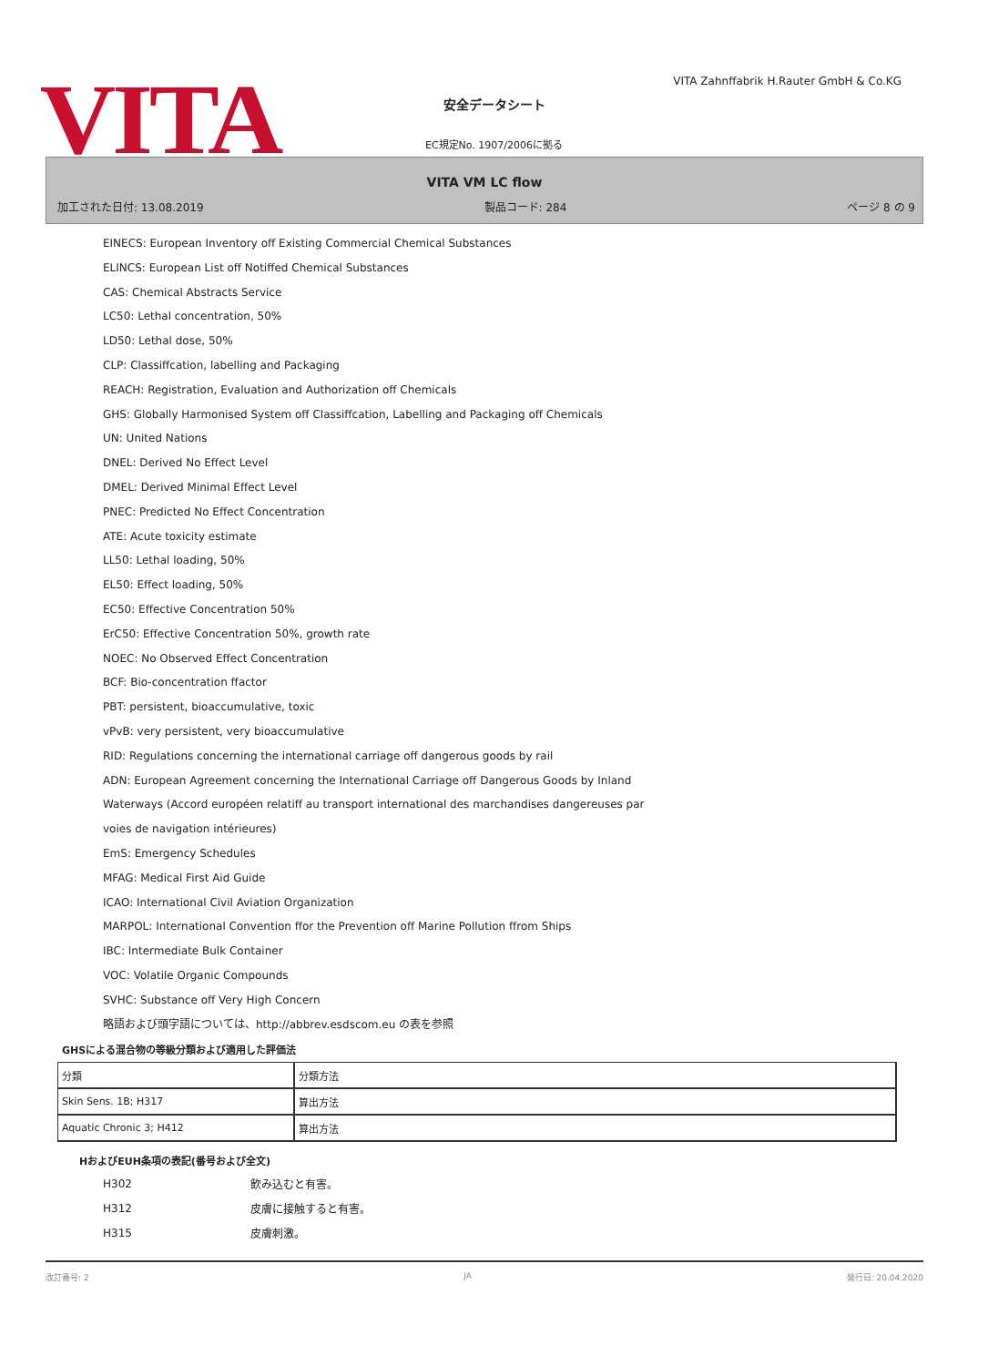VITA
VITA Zahnffabrik H.Rauter GmbH & Co.KG
安全データシート
EC規定No. 1907/2006に拠る
VITA VM LC flow
加工された日付: 13.08.2019 製品コード: 284 ページ 8 の 9
EINECS: European Inventory off Existing Commercial Chemical Substances
ELINCS: European List off Notiffed Chemical Substances
CAS: Chemical Abstracts Service
LC50: Lethal concentration, 50%
LD50: Lethal dose, 50%
CLP: Classiffcation, labelling and Packaging
REACH: Registration, Evaluation and Authorization off Chemicals
GHS: Globally Harmonised System off Classiffcation, Labelling and Packaging off Chemicals
UN: United Nations
DNEL: Derived No Effect Level
DMEL: Derived Minimal Effect Level
PNEC: Predicted No Effect Concentration
ATE: Acute toxicity estimate
LL50: Lethal loading, 50%
EL50: Effect loading, 50%
EC50: Effective Concentration 50%
ErC50: Effective Concentration 50%, growth rate
NOEC: No Observed Effect Concentration
BCF: Bio-concentration ffactor
PBT: persistent, bioaccumulative, toxic
vPvB: very persistent, very bioaccumulative
RID: Regulations concerning the international carriage off dangerous goods by rail
ADN: European Agreement concerning the International Carriage off Dangerous Goods by Inland
Waterways (Accord européen relatiff au transport international des marchandises dangereuses par
voies de navigation intérieures)
EmS: Emergency Schedules
MFAG: Medical First Aid Guide
ICAO: International Civil Aviation Organization
MARPOL: International Convention ffor the Prevention off Marine Pollution ffrom Ships
IBC: Intermediate Bulk Container
VOC: Volatile Organic Compounds
SVHC: Substance off Very High Concern
略語および頭字語については、http://abbrev.esdscom.eu の表を参照
GHSによる混合物の等級分類および適用した評価法
| 分類 | 分類方法 |
| Skin Sens. 1B; H317 | 算出方法 |
| Aquatic Chronic 3; H412 | 算出方法 |
HおよびEUH条項の表記(番号および全文)
H302 飲み込むと有害。
H312 皮膚に接触すると有害。
H315 皮膚刺激。
改訂番号: 2 JA 発行日: 20.04.2020